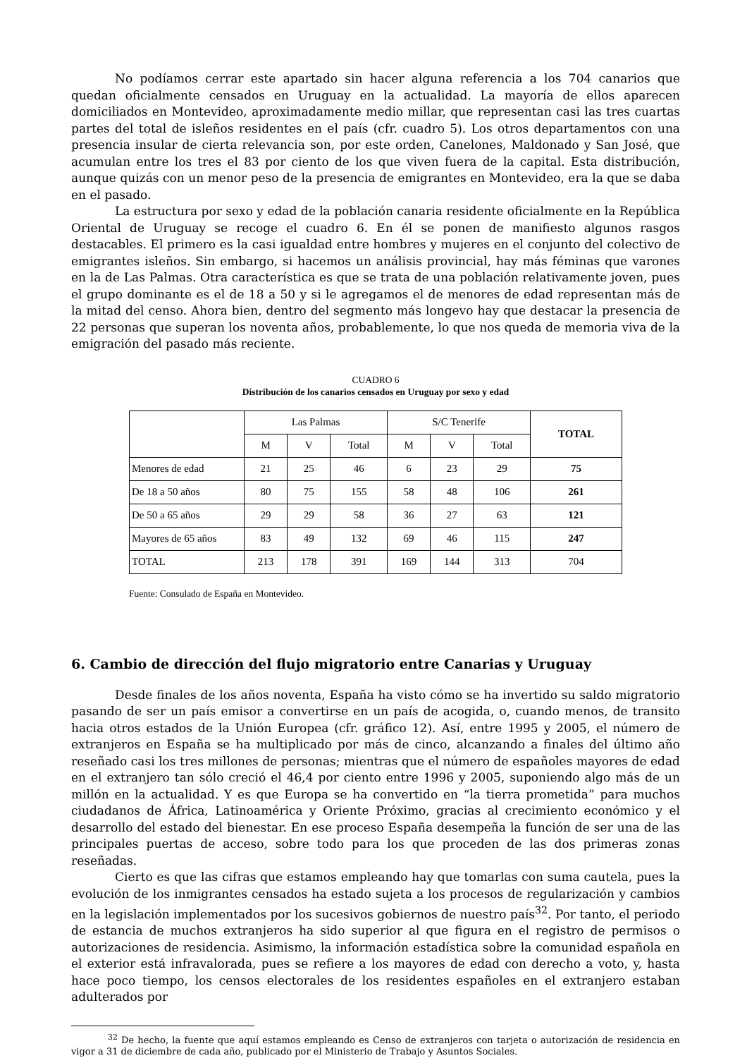No podíamos cerrar este apartado sin hacer alguna referencia a los 704 canarios que quedan oficialmente censados en Uruguay en la actualidad. La mayoría de ellos aparecen domiciliados en Montevideo, aproximadamente medio millar, que representan casi las tres cuartas partes del total de isleños residentes en el país (cfr. cuadro 5). Los otros departamentos con una presencia insular de cierta relevancia son, por este orden, Canelones, Maldonado y San José, que acumulan entre los tres el 83 por ciento de los que viven fuera de la capital. Esta distribución, aunque quizás con un menor peso de la presencia de emigrantes en Montevideo, era la que se daba en el pasado.
La estructura por sexo y edad de la población canaria residente oficialmente en la República Oriental de Uruguay se recoge el cuadro 6. En él se ponen de manifiesto algunos rasgos destacables. El primero es la casi igualdad entre hombres y mujeres en el conjunto del colectivo de emigrantes isleños. Sin embargo, si hacemos un análisis provincial, hay más féminas que varones en la de Las Palmas. Otra característica es que se trata de una población relativamente joven, pues el grupo dominante es el de 18 a 50 y si le agregamos el de menores de edad representan más de la mitad del censo. Ahora bien, dentro del segmento más longevo hay que destacar la presencia de 22 personas que superan los noventa años, probablemente, lo que nos queda de memoria viva de la emigración del pasado más reciente.
CUADRO 6
Distribución de los canarios censados en Uruguay por sexo y edad
| | Las Palmas | | | S/C Tenerife | | | TOTAL |
| --- | --- | --- | --- | --- | --- | --- | --- |
| | M | V | Total | M | V | Total | |
| Menores de edad | 21 | 25 | 46 | 6 | 23 | 29 | 75 |
| De 18 a 50 años | 80 | 75 | 155 | 58 | 48 | 106 | 261 |
| De 50 a 65 años | 29 | 29 | 58 | 36 | 27 | 63 | 121 |
| Mayores de 65 años | 83 | 49 | 132 | 69 | 46 | 115 | 247 |
| TOTAL | 213 | 178 | 391 | 169 | 144 | 313 | 704 |
Fuente: Consulado de España en Montevideo.
6. Cambio de dirección del flujo migratorio entre Canarias y Uruguay
Desde finales de los años noventa, España ha visto cómo se ha invertido su saldo migratorio pasando de ser un país emisor a convertirse en un país de acogida, o, cuando menos, de transito hacia otros estados de la Unión Europea (cfr. gráfico 12). Así, entre 1995 y 2005, el número de extranjeros en España se ha multiplicado por más de cinco, alcanzando a finales del último año reseñado casi los tres millones de personas; mientras que el número de españoles mayores de edad en el extranjero tan sólo creció el 46,4 por ciento entre 1996 y 2005, suponiendo algo más de un millón en la actualidad. Y es que Europa se ha convertido en “la tierra prometida” para muchos ciudadanos de África, Latinoamérica y Oriente Próximo, gracias al crecimiento económico y el desarrollo del estado del bienestar. En ese proceso España desempeña la función de ser una de las principales puertas de acceso, sobre todo para los que proceden de las dos primeras zonas reseñadas.
Cierto es que las cifras que estamos empleando hay que tomarlas con suma cautela, pues la evolución de los inmigrantes censados ha estado sujeta a los procesos de regularización y cambios en la legislación implementados por los sucesivos gobiernos de nuestro país<sup>32</sup>. Por tanto, el periodo de estancia de muchos extranjeros ha sido superior al que figura en el registro de permisos o autorizaciones de residencia. Asimismo, la información estadística sobre la comunidad española en el exterior está infravalorada, pues se refiere a los mayores de edad con derecho a voto, y, hasta hace poco tiempo, los censos electorales de los residentes españoles en el extranjero estaban adulterados por
<sup>32</sup> De hecho, la fuente que aquí estamos empleando es Censo de extranjeros con tarjeta o autorización de residencia en vigor a 31 de diciembre de cada año, publicado por el Ministerio de Trabajo y Asuntos Sociales.